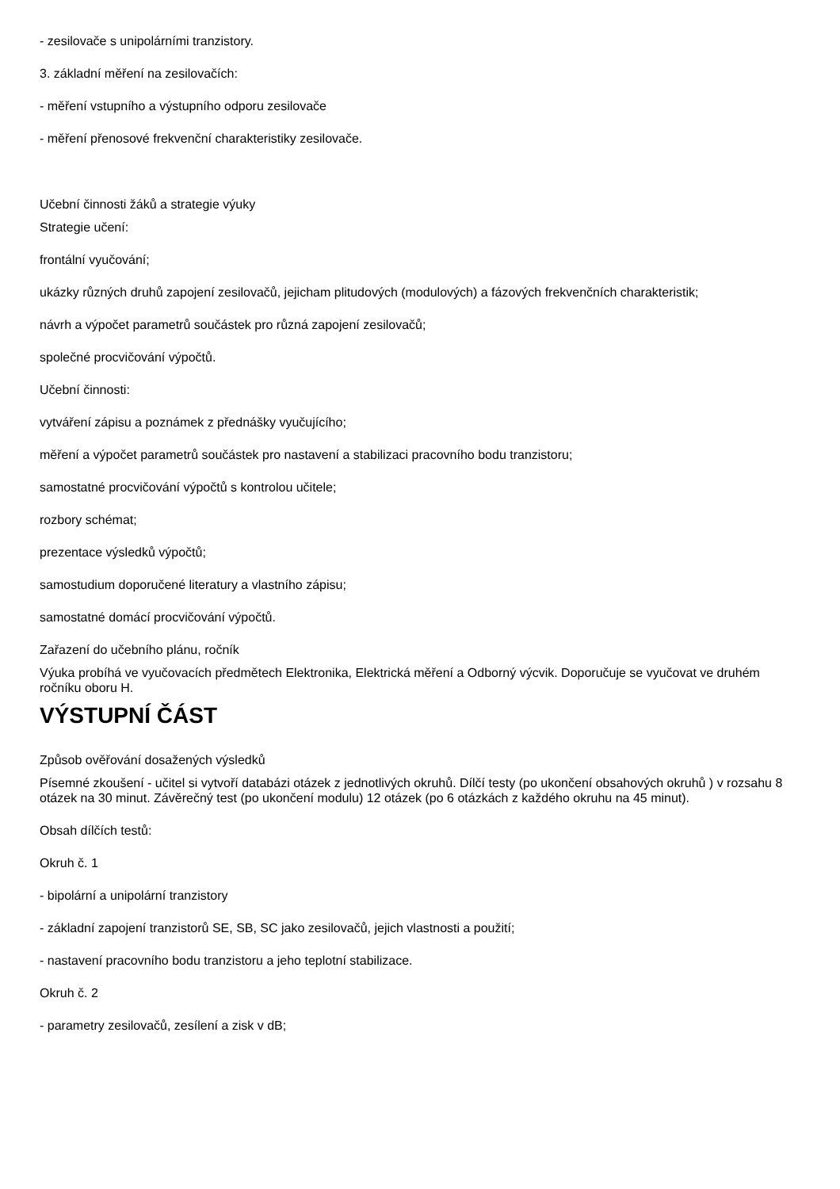- zesilovače s unipolárními tranzistory.
3. základní měření na zesilovačích:
- měření vstupního a výstupního odporu zesilovače
- měření přenosové frekvenční charakteristiky zesilovače.
Učební činnosti žáků a strategie výuky
Strategie učení:
frontální vyučování;
ukázky různých druhů zapojení zesilovačů, jejicham plitudových (modulových) a fázových frekvenčních charakteristik;
návrh a výpočet parametrů součástek pro různá zapojení zesilovačů;
společné procvičování výpočtů.
Učební činnosti:
vytváření zápisu a poznámek z přednášky vyučujícího;
měření a výpočet parametrů součástek pro nastavení a stabilizaci pracovního bodu tranzistoru;
samostatné procvičování výpočtů s kontrolou učitele;
rozbory schémat;
prezentace výsledků výpočtů;
samostudium doporučené literatury a vlastního zápisu;
samostatné domácí procvičování výpočtů.
Zařazení do učebního plánu, ročník
Výuka probíhá ve vyučovacích předmětech Elektronika, Elektrická měření a Odborný výcvik. Doporučuje se vyučovat ve druhém ročníku oboru H.
VÝSTUPNÍ ČÁST
Způsob ověřování dosažených výsledků
Písemné zkoušení - učitel si vytvoří databázi otázek z jednotlivých okruhů. Dílčí testy (po ukončení obsahových okruhů ) v rozsahu 8 otázek na 30 minut. Závěrečný test (po ukončení modulu) 12 otázek (po 6 otázkách z každého okruhu na 45 minut).
Obsah dílčích testů:
Okruh č. 1
- bipolární a unipolární tranzistory
- základní zapojení tranzistorů SE, SB, SC jako zesilovačů, jejich vlastnosti a použití;
- nastavení pracovního bodu tranzistoru a jeho teplotní stabilizace.
Okruh č. 2
- parametry zesilovačů, zesílení a zisk v dB;